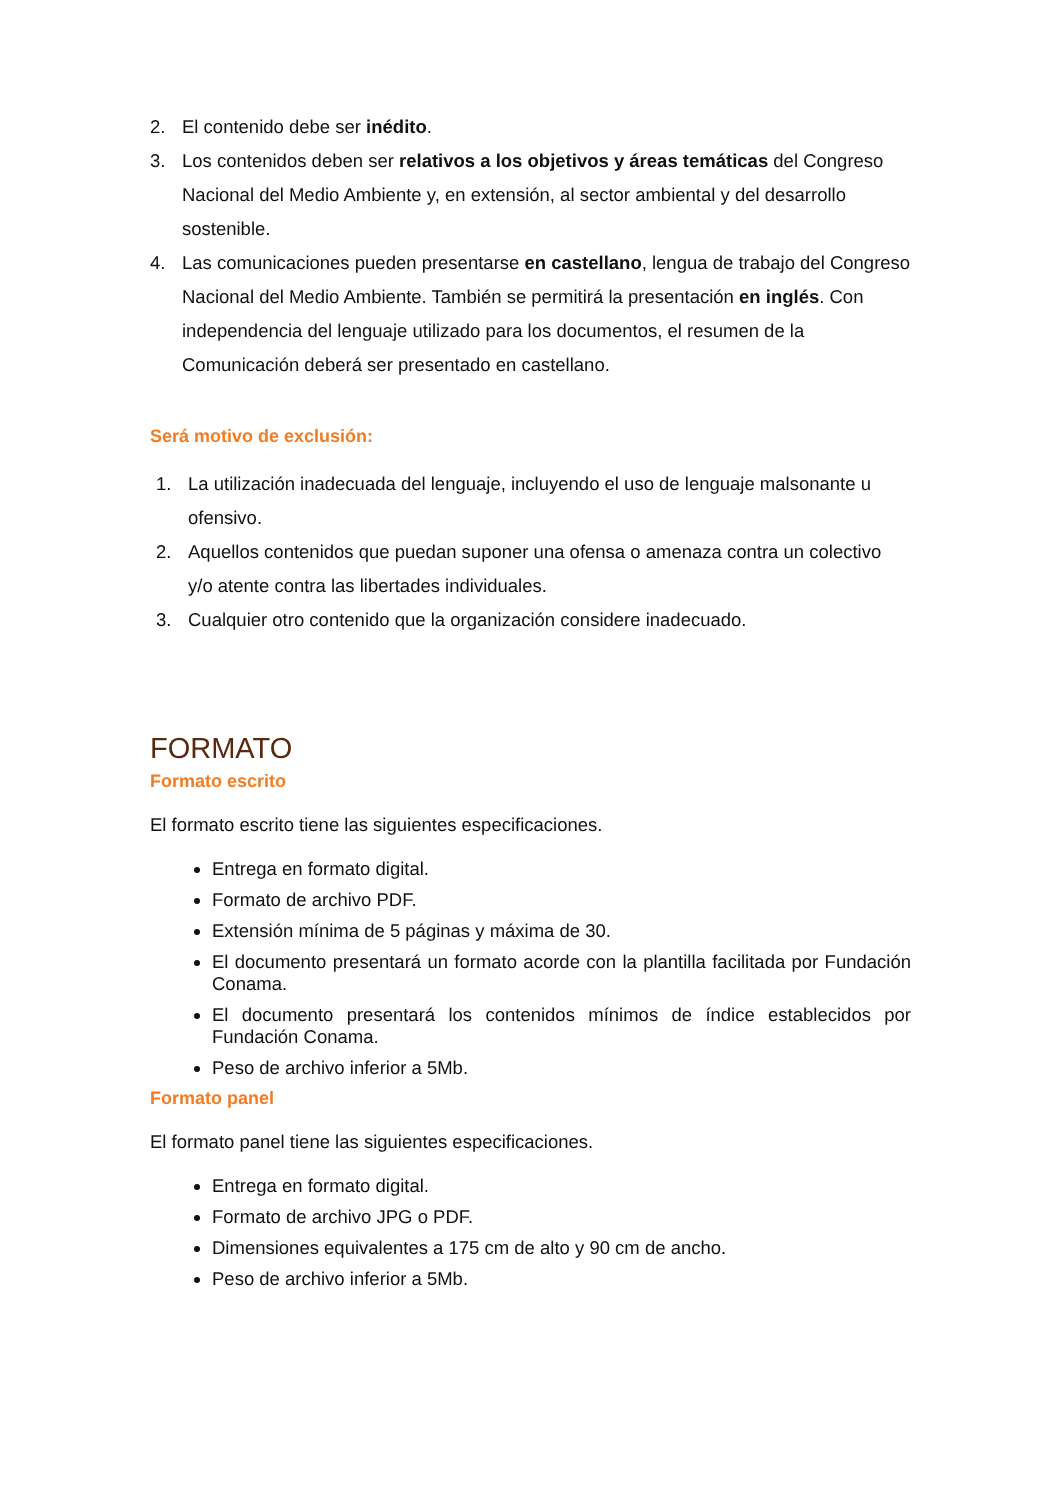2. El contenido debe ser inédito.
3. Los contenidos deben ser relativos a los objetivos y áreas temáticas del Congreso Nacional del Medio Ambiente y, en extensión, al sector ambiental y del desarrollo sostenible.
4. Las comunicaciones pueden presentarse en castellano, lengua de trabajo del Congreso Nacional del Medio Ambiente. También se permitirá la presentación en inglés. Con independencia del lenguaje utilizado para los documentos, el resumen de la Comunicación deberá ser presentado en castellano.
Será motivo de exclusión:
1. La utilización inadecuada del lenguaje, incluyendo el uso de lenguaje malsonante u ofensivo.
2. Aquellos contenidos que puedan suponer una ofensa o amenaza contra un colectivo y/o atente contra las libertades individuales.
3. Cualquier otro contenido que la organización considere inadecuado.
FORMATO
Formato escrito
El formato escrito tiene las siguientes especificaciones.
Entrega en formato digital.
Formato de archivo PDF.
Extensión mínima de 5 páginas y máxima de 30.
El documento presentará un formato acorde con la plantilla facilitada por Fundación Conama.
El documento presentará los contenidos mínimos de índice establecidos por Fundación Conama.
Peso de archivo inferior a 5Mb.
Formato panel
El formato panel tiene las siguientes especificaciones.
Entrega en formato digital.
Formato de archivo JPG o PDF.
Dimensiones equivalentes a 175 cm de alto y 90 cm de ancho.
Peso de archivo inferior a 5Mb.